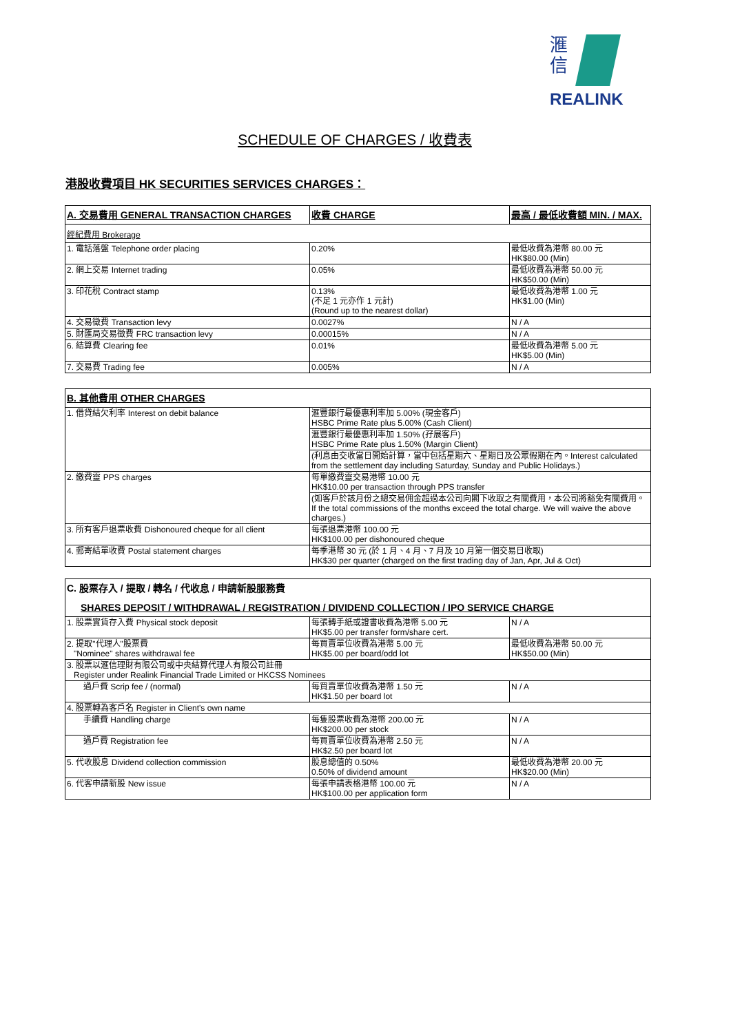滙
信
REALINK
SCHEDULE OF CHARGES / 收費表
港股收費項目 HK SECURITIES SERVICES CHARGES：
| A. 交易費用 GENERAL TRANSACTION CHARGES | 收費 CHARGE | 最高 / 最低收費額 MIN. / MAX. |
| --- | --- | --- |
| 經紀費用 Brokerage | | |
| 1. 電話落盤 Telephone order placing | 0.20% | 最低收費為港幣 80.00 元 HK$80.00 (Min) |
| 2. 網上交易 Internet trading | 0.05% | 最低收費為港幣 50.00 元 HK$50.00 (Min) |
| 3. 印花稅 Contract stamp | 0.13% (不足 1 元亦作 1 元計) (Round up to the nearest dollar) | 最低收費為港幣 1.00 元 HK$1.00 (Min) |
| 4. 交易徵費 Transaction levy | 0.0027% | N / A |
| 5. 財匯局交易徵費 FRC transaction levy | 0.00015% | N / A |
| 6. 結算費 Clearing fee | 0.01% | 最低收費為港幣 5.00 元 HK$5.00 (Min) |
| 7. 交易費 Trading fee | 0.005% | N / A |
| B. 其他費用 OTHER CHARGES | |
| --- | --- |
| 1. 借貸結欠利率 Interest on debit balance | 滙豐銀行最優惠利率加 5.00% (現金客戶) HSBC Prime Rate plus 5.00% (Cash Client) |
| | 滙豐銀行最優惠利率加 1.50% (孖展客戶) HSBC Prime Rate plus 1.50% (Margin Client) |
| | (利息由交收當日開始計算，當中包括星期六、星期日及公眾假期在內。Interest calculated from the settlement day including Saturday, Sunday and Public Holidays.) |
| 2. 繳費靈 PPS charges | 每單繳費靈交易港幣 10.00 元 HK$10.00 per transaction through PPS transfer |
| | (如客戶於該月份之總交易佣金超過本公司向閣下收取之有關費用，本公司將豁免有關費用。If the total commissions of the months exceed the total charge. We will waive the above charges.) |
| 3. 所有客戶退票收費 Dishonoured cheque for all client | 每張退票港幣 100.00 元 HK$100.00 per dishonoured cheque |
| 4. 郵寄結單收費 Postal statement charges | 每季港幣 30 元 (於 1 月、4 月、7 月及 10 月第一個交易日收取) HK$30 per quarter (charged on the first trading day of Jan, Apr, Jul & Oct) |
| C. 股票存入 / 提取 / 轉名 / 代收息 / 申請新股服務費 SHARES DEPOSIT / WITHDRAWAL / REGISTRATION / DIVIDEND COLLECTION / IPO SERVICE CHARGE | | |
| --- | --- | --- |
| 1. 股票實貨存入費 Physical stock deposit | 每張轉手紙或證書收費為港幣 5.00 元 HK$5.00 per transfer form/share cert. | N / A |
| 2. 提取"代理人"股票費 "Nominee" shares withdrawal fee | 每買賣單位收費為港幣 5.00 元 HK$5.00 per board/odd lot | 最低收費為港幣 50.00 元 HK$50.00 (Min) |
| 3. 股票以滙信理財有限公司或中央結算代理人有限公司註冊 Register under Realink Financial Trade Limited or HKCSS Nominees | | |
| 過戶費 Scrip fee / (normal) | 每買賣單位收費為港幣 1.50 元 HK$1.50 per board lot | N / A |
| 4. 股票轉為客戶名 Register in Client's own name | | |
| 手續費 Handling charge | 每隻股票收費為港幣 200.00 元 HK$200.00 per stock | N / A |
| 過戶費 Registration fee | 每買賣單位收費為港幣 2.50 元 HK$2.50 per board lot | N / A |
| 5. 代收股息 Dividend collection commission | 股息總值的 0.50% 0.50% of dividend amount | 最低收費為港幣 20.00 元 HK$20.00 (Min) |
| 6. 代客申請新股 New issue | 每張申請表格港幣 100.00 元 HK$100.00 per application form | N / A |